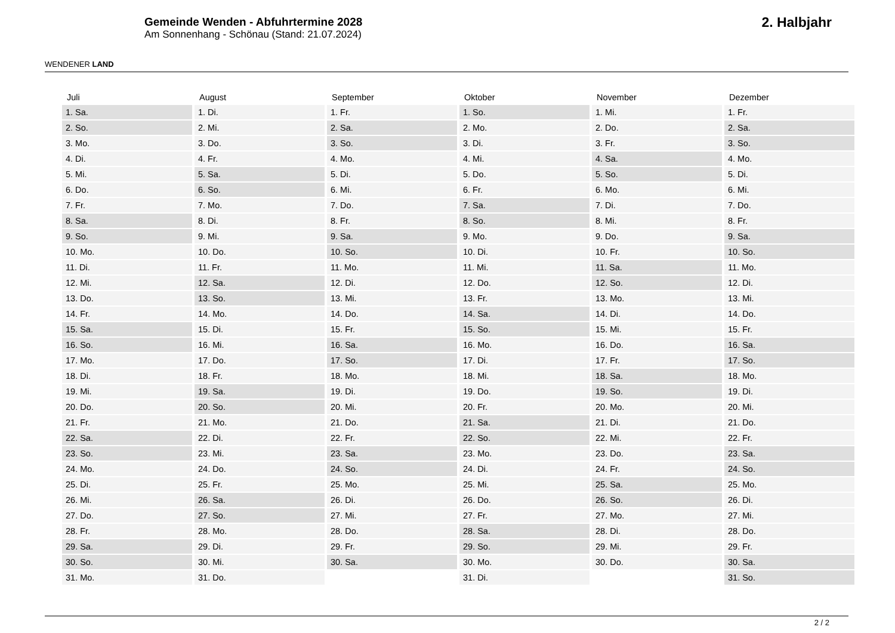WENDENER LAND
Gemeinde Wenden - Abfuhrtermine 2028
Am Sonnenhang - Schönau (Stand: 21.07.2024)
2. Halbjahr
| Juli | August | September | Oktober | November | Dezember |
| --- | --- | --- | --- | --- | --- |
| 1. Sa. | 1. Di. | 1. Fr. | 1. So. | 1. Mi. | 1. Fr. |
| 2. So. | 2. Mi. | 2. Sa. | 2. Mo. | 2. Do. | 2. Sa. |
| 3. Mo. | 3. Do. | 3. So. | 3. Di. | 3. Fr. | 3. So. |
| 4. Di. | 4. Fr. | 4. Mo. | 4. Mi. | 4. Sa. | 4. Mo. |
| 5. Mi. | 5. Sa. | 5. Di. | 5. Do. | 5. So. | 5. Di. |
| 6. Do. | 6. So. | 6. Mi. | 6. Fr. | 6. Mo. | 6. Mi. |
| 7. Fr. | 7. Mo. | 7. Do. | 7. Sa. | 7. Di. | 7. Do. |
| 8. Sa. | 8. Di. | 8. Fr. | 8. So. | 8. Mi. | 8. Fr. |
| 9. So. | 9. Mi. | 9. Sa. | 9. Mo. | 9. Do. | 9. Sa. |
| 10. Mo. | 10. Do. | 10. So. | 10. Di. | 10. Fr. | 10. So. |
| 11. Di. | 11. Fr. | 11. Mo. | 11. Mi. | 11. Sa. | 11. Mo. |
| 12. Mi. | 12. Sa. | 12. Di. | 12. Do. | 12. So. | 12. Di. |
| 13. Do. | 13. So. | 13. Mi. | 13. Fr. | 13. Mo. | 13. Mi. |
| 14. Fr. | 14. Mo. | 14. Do. | 14. Sa. | 14. Di. | 14. Do. |
| 15. Sa. | 15. Di. | 15. Fr. | 15. So. | 15. Mi. | 15. Fr. |
| 16. So. | 16. Mi. | 16. Sa. | 16. Mo. | 16. Do. | 16. Sa. |
| 17. Mo. | 17. Do. | 17. So. | 17. Di. | 17. Fr. | 17. So. |
| 18. Di. | 18. Fr. | 18. Mo. | 18. Mi. | 18. Sa. | 18. Mo. |
| 19. Mi. | 19. Sa. | 19. Di. | 19. Do. | 19. So. | 19. Di. |
| 20. Do. | 20. So. | 20. Mi. | 20. Fr. | 20. Mo. | 20. Mi. |
| 21. Fr. | 21. Mo. | 21. Do. | 21. Sa. | 21. Di. | 21. Do. |
| 22. Sa. | 22. Di. | 22. Fr. | 22. So. | 22. Mi. | 22. Fr. |
| 23. So. | 23. Mi. | 23. Sa. | 23. Mo. | 23. Do. | 23. Sa. |
| 24. Mo. | 24. Do. | 24. So. | 24. Di. | 24. Fr. | 24. So. |
| 25. Di. | 25. Fr. | 25. Mo. | 25. Mi. | 25. Sa. | 25. Mo. |
| 26. Mi. | 26. Sa. | 26. Di. | 26. Do. | 26. So. | 26. Di. |
| 27. Do. | 27. So. | 27. Mi. | 27. Fr. | 27. Mo. | 27. Mi. |
| 28. Fr. | 28. Mo. | 28. Do. | 28. Sa. | 28. Di. | 28. Do. |
| 29. Sa. | 29. Di. | 29. Fr. | 29. So. | 29. Mi. | 29. Fr. |
| 30. So. | 30. Mi. | 30. Sa. | 30. Mo. | 30. Do. | 30. Sa. |
| 31. Mo. | 31. Do. | | 31. Di. | | 31. So. |
2 / 2